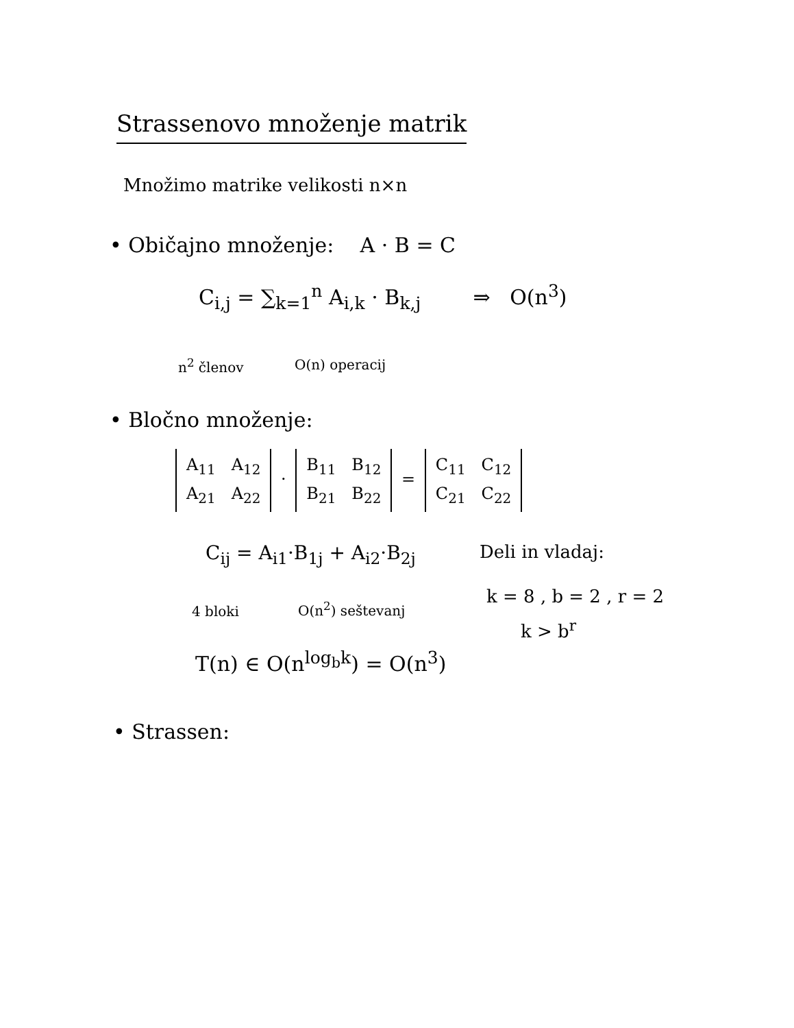Strassenovo množenje matrik
Množimo matrike velikosti n×n
• Običajno množenje: A · B = C
C<sub>i,j</sub> = ∑<sub>k=1</sub><sup>n</sup> A<sub>i,k</sub> · B<sub>k,j</sub> ⇒ O(n<sup>3</sup>)
n<sup>2</sup> členov O(n) operacij
• Bločno množenje:
A<sub>11</sub> A<sub>12</sub>
A<sub>21</sub> A<sub>22</sub> · B<sub>11</sub> B<sub>12</sub>
B<sub>21</sub> B<sub>22</sub> = C<sub>11</sub> C<sub>12</sub>
C<sub>21</sub> C<sub>22</sub>
C<sub>ij</sub> = A<sub>i1</sub>·B<sub>1j</sub> + A<sub>i2</sub>·B<sub>2j</sub> Deli in vladaj:
4 bloki O(n<sup>2</sup>) seštevanj
k = 8 , b = 2 , r = 2
k > b<sup>r</sup>
T(n) ∈ O(n<sup>log<sub>b</sub>k</sup>) = O(n<sup>3</sup>)
• Strassen: